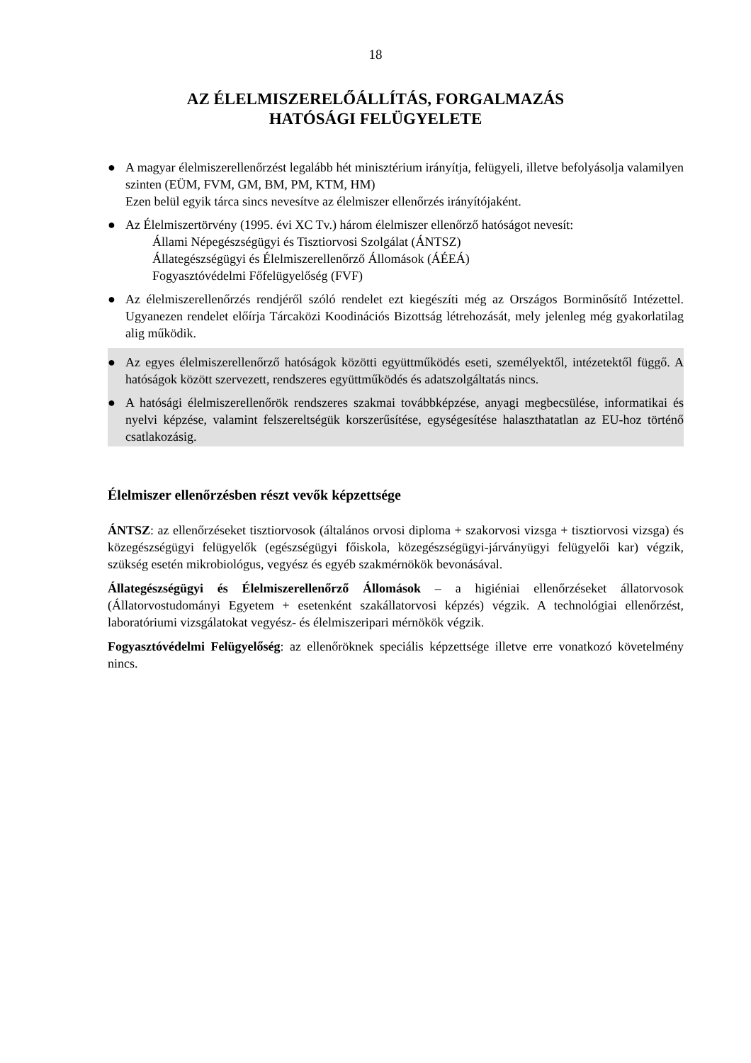18
AZ ÉLELMISZERELŐÁLLÍTÁS, FORGALMAZÁS
HATÓSÁGI FELÜGYELETE
● A magyar élelmiszerellenőrzést legalább hét minisztérium irányítja, felügyeli, illetve befolyásolja valamilyen szinten (EÜM, FVM, GM, BM, PM, KTM, HM)
Ezen belül egyik tárca sincs nevesítve az élelmiszer ellenőrzés irányítójaként.
● Az Élelmiszertörvény (1995. évi XC Tv.) három élelmiszer ellenőrző hatóságot nevesít:
Állami Népegészségügyi és Tisztiorvosi Szolgálat (ÁNTSZ)
Állategészségügyi és Élelmiszerellenőrző Állomások (ÁÉEÁ)
Fogyasztóvédelmi Főfelügyelőség (FVF)
● Az élelmiszerellenőrzés rendjéről szóló rendelet ezt kiegészíti még az Országos Borminősítő Intézettel. Ugyanezen rendelet előírja Tárcaközi Koodinációs Bizottság létrehozását, mely jelenleg még gyakorlatilag alig működik.
● Az egyes élelmiszerellenőrző hatóságok közötti együttműködés eseti, személyektől, intézetektől függő. A hatóságok között szervezett, rendszeres együttműködés és adatszolgáltatás nincs.
● A hatósági élelmiszerellenőrök rendszeres szakmai továbbképzése, anyagi megbecsülése, informatikai és nyelvi képzése, valamint felszereltségük korszerűsítése, egységesítése halaszthatatlan az EU-hoz történő csatlakozásig.
Élelmiszer ellenőrzésben részt vevők képzettsége
ÁNTSZ: az ellenőrzéseket tisztiorvosok (általános orvosi diploma + szakorvosi vizsga + tisztiorvosi vizsga) és közegészségügyi felügyelők (egészségügyi főiskola, közegészségügyi-járványügyi felügyelői kar) végzik, szükség esetén mikrobiológus, vegyész és egyéb szakmérnökök bevonásával.
Állategészségügyi és Élelmiszerellenőrző Állomások – a higiéniai ellenőrzéseket állatorvosok (Állatorvostudományi Egyetem + esetenként szakállatorvosi képzés) végzik. A technológiai ellenőrzést, laboratóriumi vizsgálatokat vegyész- és élelmiszeripari mérnökök végzik.
Fogyasztóvédelmi Felügyelőség: az ellenőröknek speciális képzettsége illetve erre vonatkozó követelmény nincs.